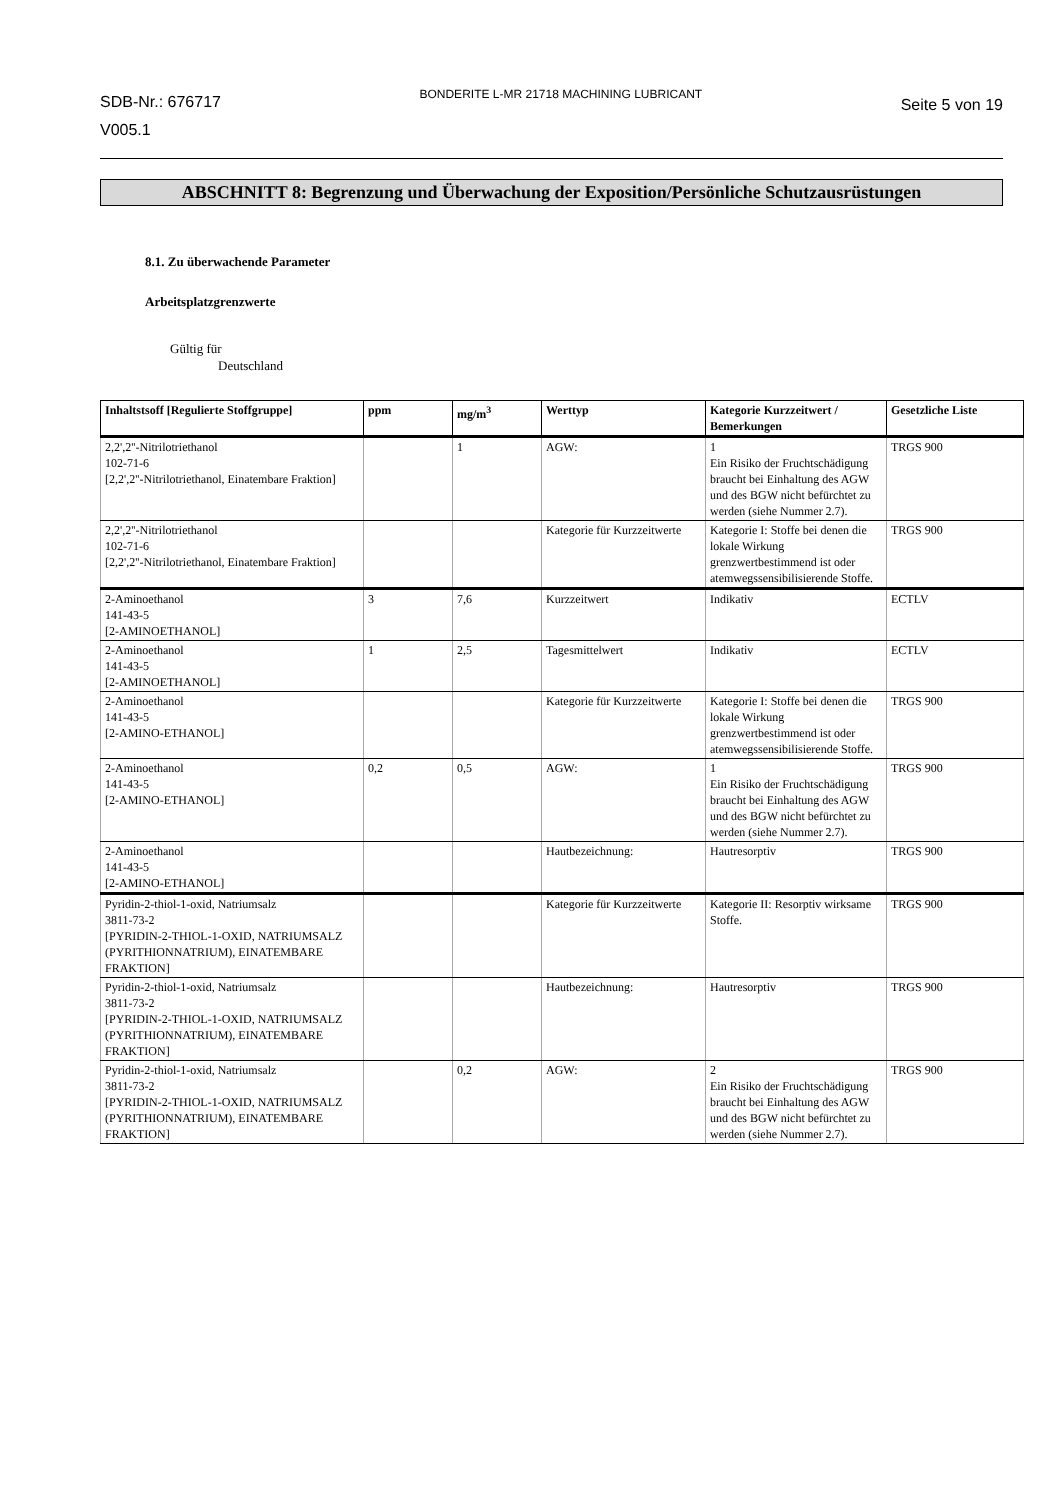SDB-Nr.: 676717
V005.1
BONDERITE L-MR 21718 MACHINING LUBRICANT
Seite 5 von 19
ABSCHNITT 8: Begrenzung und Überwachung der Exposition/Persönliche Schutzausrüstungen
8.1. Zu überwachende Parameter
Arbeitsplatzgrenzwerte
Gültig für
Deutschland
| Inhaltstsoff [Regulierte Stoffgruppe] | ppm | mg/m<sup>3</sup> | Werttyp | Kategorie Kurzzeitwert / Bemerkungen | Gesetzliche Liste |
| --- | --- | --- | --- | --- | --- |
| 2,2',2''-Nitrilotriethanol 102-71-6 [2,2',2''-Nitrilotriethanol, Einatembare Fraktion] | | 1 | AGW: | 1 Ein Risiko der Fruchtschädigung braucht bei Einhaltung des AGW und des BGW nicht befürchtet zu werden (siehe Nummer 2.7). | TRGS 900 |
| 2,2',2''-Nitrilotriethanol 102-71-6 [2,2',2''-Nitrilotriethanol, Einatembare Fraktion] | | | Kategorie für Kurzzeitwerte | Kategorie I: Stoffe bei denen die lokale Wirkung grenzwertbestimmend ist oder atemwegssensibilisierende Stoffe. | TRGS 900 |
| 2-Aminoethanol 141-43-5 [2-AMINOETHANOL] | 3 | 7,6 | Kurzzeitwert | Indikativ | ECTLV |
| 2-Aminoethanol 141-43-5 [2-AMINOETHANOL] | 1 | 2,5 | Tagesmittelwert | Indikativ | ECTLV |
| 2-Aminoethanol 141-43-5 [2-AMINO-ETHANOL] | | | Kategorie für Kurzzeitwerte | Kategorie I: Stoffe bei denen die lokale Wirkung grenzwertbestimmend ist oder atemwegssensibilisierende Stoffe. | TRGS 900 |
| 2-Aminoethanol 141-43-5 [2-AMINO-ETHANOL] | 0,2 | 0,5 | AGW: | 1 Ein Risiko der Fruchtschädigung braucht bei Einhaltung des AGW und des BGW nicht befürchtet zu werden (siehe Nummer 2.7). | TRGS 900 |
| 2-Aminoethanol 141-43-5 [2-AMINO-ETHANOL] | | | Hautbezeichnung: | Hautresorptiv | TRGS 900 |
| Pyridin-2-thiol-1-oxid, Natriumsalz 3811-73-2 [PYRIDIN-2-THIOL-1-OXID, NATRIUMSALZ (PYRITHIONNATRIUM), EINATEMBARE FRAKTION] | | | Kategorie für Kurzzeitwerte | Kategorie II: Resorptiv wirksame Stoffe. | TRGS 900 |
| Pyridin-2-thiol-1-oxid, Natriumsalz 3811-73-2 [PYRIDIN-2-THIOL-1-OXID, NATRIUMSALZ (PYRITHIONNATRIUM), EINATEMBARE FRAKTION] | | | Hautbezeichnung: | Hautresorptiv | TRGS 900 |
| Pyridin-2-thiol-1-oxid, Natriumsalz 3811-73-2 [PYRIDIN-2-THIOL-1-OXID, NATRIUMSALZ (PYRITHIONNATRIUM), EINATEMBARE FRAKTION] | | 0,2 | AGW: | 2 Ein Risiko der Fruchtschädigung braucht bei Einhaltung des AGW und des BGW nicht befürchtet zu werden (siehe Nummer 2.7). | TRGS 900 |